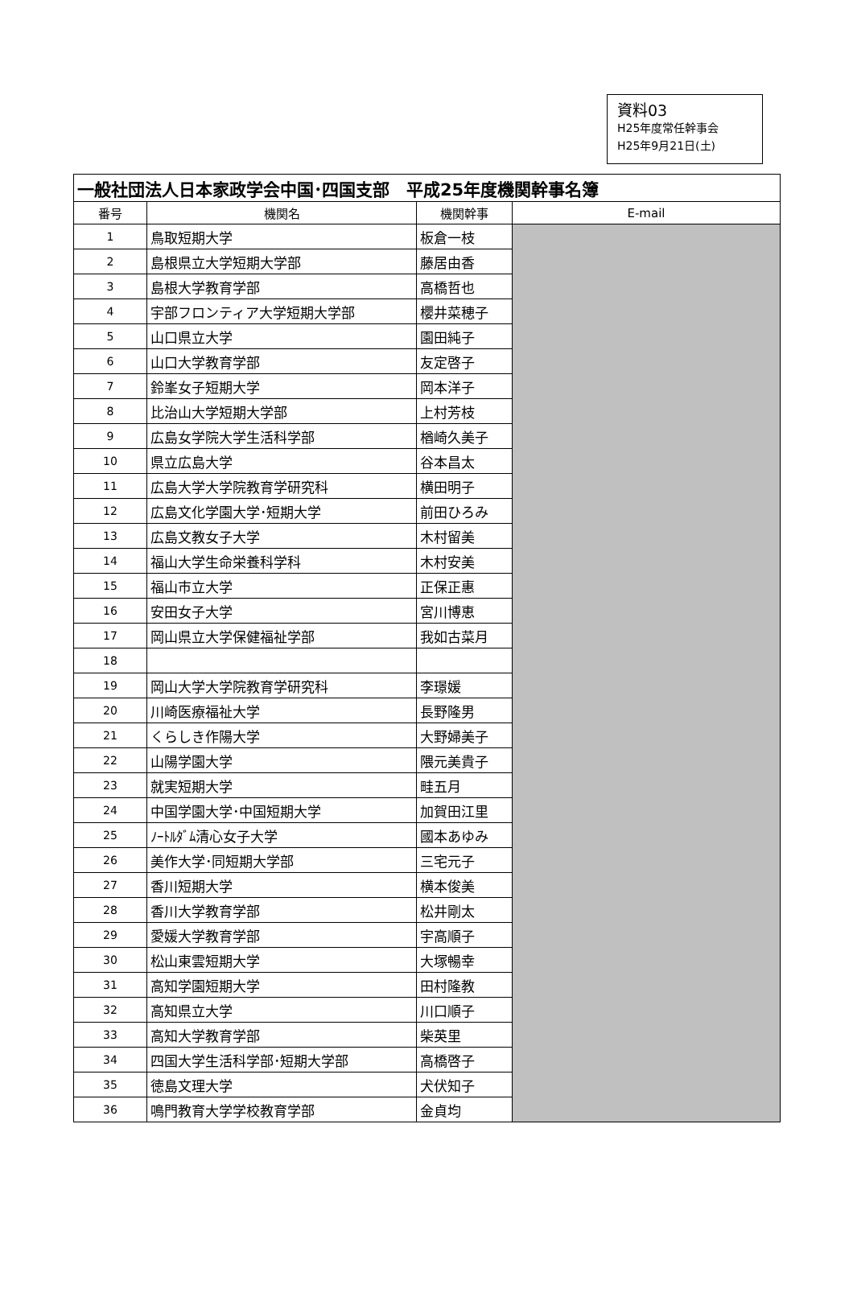資料03
H25年度常任幹事会
H25年9月21日(土)
| 一般社団法人日本家政学会中国･四国支部 平成25年度機関幹事名簿 | | | |
| 番号 | 機関名 | 機関幹事 | E-mail |
| 1 | 鳥取短期大学 | 板倉一枝 | |
| 2 | 島根県立大学短期大学部 | 藤居由香 | |
| 3 | 島根大学教育学部 | 高橋哲也 | |
| 4 | 宇部フロンティア大学短期大学部 | 櫻井菜穂子 | |
| 5 | 山口県立大学 | 園田純子 | |
| 6 | 山口大学教育学部 | 友定啓子 | |
| 7 | 鈴峯女子短期大学 | 岡本洋子 | |
| 8 | 比治山大学短期大学部 | 上村芳枝 | |
| 9 | 広島女学院大学生活科学部 | 楢崎久美子 | |
| 10 | 県立広島大学 | 谷本昌太 | |
| 11 | 広島大学大学院教育学研究科 | 横田明子 | |
| 12 | 広島文化学園大学･短期大学 | 前田ひろみ | |
| 13 | 広島文教女子大学 | 木村留美 | |
| 14 | 福山大学生命栄養科学科 | 木村安美 | |
| 15 | 福山市立大学 | 正保正惠 | |
| 16 | 安田女子大学 | 宮川博恵 | |
| 17 | 岡山県立大学保健福祉学部 | 我如古菜月 | |
| 18 | | | |
| 19 | 岡山大学大学院教育学研究科 | 李璟媛 | |
| 20 | 川崎医療福祉大学 | 長野隆男 | |
| 21 | くらしき作陽大学 | 大野婦美子 | |
| 22 | 山陽学園大学 | 隈元美貴子 | |
| 23 | 就実短期大学 | 畦五月 | |
| 24 | 中国学園大学･中国短期大学 | 加賀田江里 | |
| 25 | ﾉｰﾄﾙﾀﾞﾑ清心女子大学 | 國本あゆみ | |
| 26 | 美作大学･同短期大学部 | 三宅元子 | |
| 27 | 香川短期大学 | 横本俊美 | |
| 28 | 香川大学教育学部 | 松井剛太 | |
| 29 | 愛媛大学教育学部 | 宇高順子 | |
| 30 | 松山東雲短期大学 | 大塚暢幸 | |
| 31 | 高知学園短期大学 | 田村隆教 | |
| 32 | 高知県立大学 | 川口順子 | |
| 33 | 高知大学教育学部 | 柴英里 | |
| 34 | 四国大学生活科学部･短期大学部 | 高橋啓子 | |
| 35 | 徳島文理大学 | 犬伏知子 | |
| 36 | 鳴門教育大学学校教育学部 | 金貞均 | |